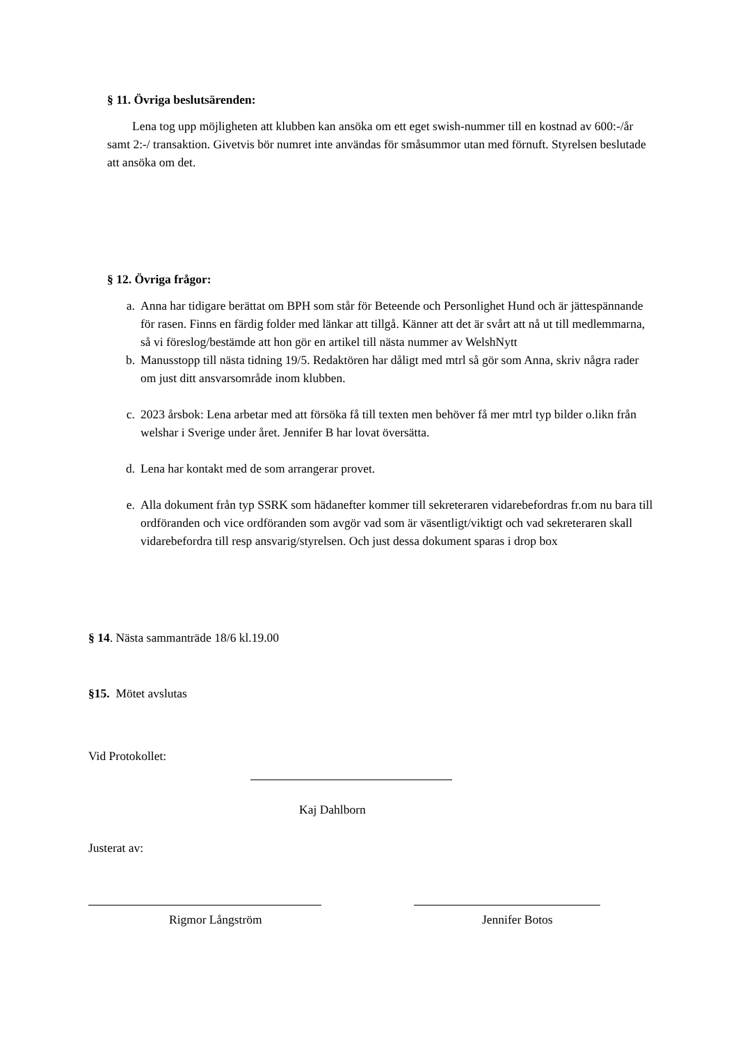§ 11. Övriga beslutsärenden:
Lena tog upp möjligheten att klubben kan ansöka om ett eget swish-nummer till en kostnad av 600:-/år samt 2:-/ transaktion. Givetvis bör numret inte användas för småsummor utan med förnuft. Styrelsen beslutade att ansöka om det.
§ 12. Övriga frågor:
a. Anna har tidigare berättat om BPH som står för Beteende och Personlighet Hund och är jättespännande för rasen. Finns en färdig folder med länkar att tillgå. Känner att det är svårt att nå ut till medlemmarna, så vi föreslog/bestämde att hon gör en artikel till nästa nummer av WelshNytt
b. Manusstopp till nästa tidning 19/5. Redaktören har dåligt med mtrl så gör som Anna, skriv några rader om just ditt ansvarsområde inom klubben.
c. 2023 årsbok: Lena arbetar med att försöka få till texten men behöver få mer mtrl typ bilder o.likn från welshar i Sverige under året. Jennifer B har lovat översätta.
d. Lena har kontakt med de som arrangerar provet.
e. Alla dokument från typ SSRK som hädanefter kommer till sekreteraren vidarebefordras fr.om nu bara till ordföranden och vice ordföranden som avgör vad som är väsentligt/viktigt och vad sekreteraren skall vidarebefordra till resp ansvarig/styrelsen. Och just dessa dokument sparas i drop box
§ 14. Nästa sammanträde 18/6 kl.19.00
§15. Mötet avslutas
Vid Protokollet:
Kaj Dahlborn
Justerat av:
Rigmor Långström Jennifer Botos